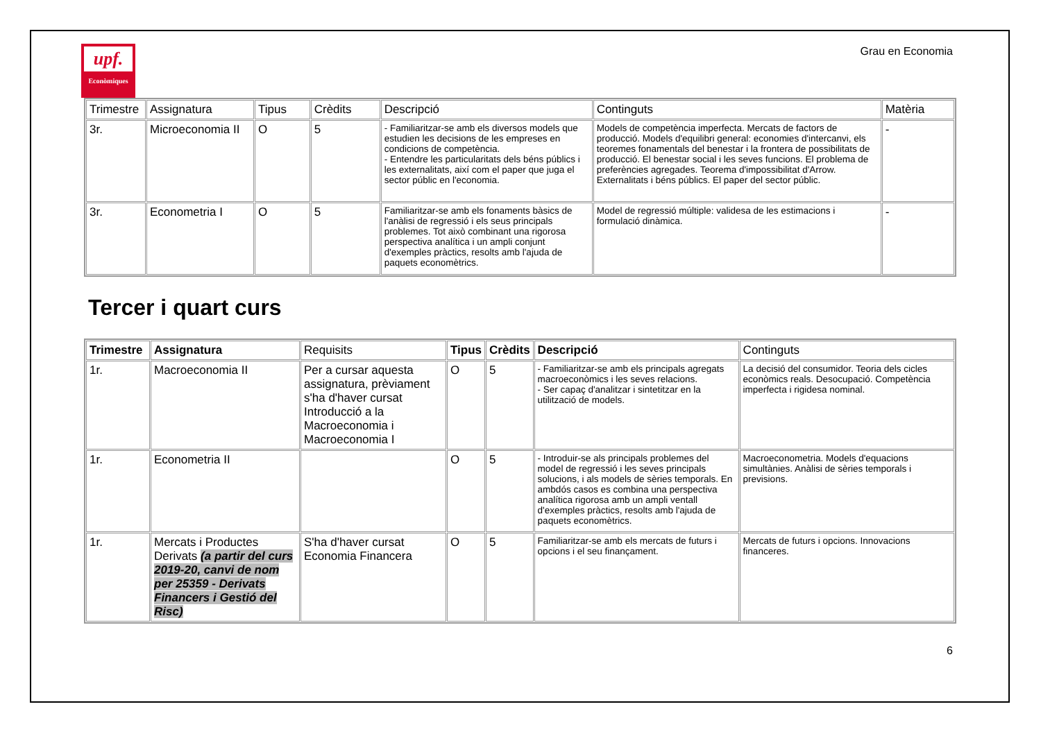upf.
Econòmiques
Grau en Economia
| Trimestre | Assignatura | Tipus | Crèdits | Descripció | Continguts | Matèria |
| --- | --- | --- | --- | --- | --- | --- |
| 3r. | Microeconomia II | O | 5 | - Familiaritzar-se amb els diversos models que estudien les decisions de les empreses en condicions de competència. - Entendre les particularitats dels béns públics i les externalitats, així com el paper que juga el sector públic en l'economia. | Models de competència imperfecta. Mercats de factors de producció. Models d'equilibri general: economies d'intercanvi, els teoremes fonamentals del benestar i la frontera de possibilitats de producció. El benestar social i les seves funcions. El problema de preferències agregades. Teorema d'impossibilitat d'Arrow. Externalitats i béns públics. El paper del sector públic. | - |
| 3r. | Econometria I | O | 5 | Familiaritzar-se amb els fonaments bàsics de l'anàlisi de regressió i els seus principals problemes. Tot això combinant una rigorosa perspectiva analítica i un ampli conjunt d'exemples pràctics, resolts amb l'ajuda de paquets economètrics. | Model de regressió múltiple: validesa de les estimacions i formulació dinàmica. | - |
Tercer i quart curs
| Trimestre | Assignatura | Requisits | Tipus | Crèdits | Descripció | Continguts |
| --- | --- | --- | --- | --- | --- | --- |
| 1r. | Macroeconomia II | Per a cursar aquesta assignatura, prèviament s'ha d'haver cursat Introducció a la Macroeconomia i Macroeconomia I | O | 5 | - Familiaritzar-se amb els principals agregats macroeconòmics i les seves relacions. - Ser capaç d'analitzar i sintetitzar en la utilització de models. | La decisió del consumidor. Teoria dels cicles econòmics reals. Desocupació. Competència imperfecta i rigidesa nominal. |
| 1r. | Econometria II | | O | 5 | - Introduir-se als principals problemes del model de regressió i les seves principals solucions, i als models de sèries temporals. En ambdós casos es combina una perspectiva analítica rigorosa amb un ampli ventall d'exemples pràctics, resolts amb l'ajuda de paquets economètrics. | Macroeconometria. Models d'equacions simultànies. Anàlisi de sèries temporals i previsions. |
| 1r. | Mercats i Productes Derivats (a partir del curs 2019-20, canvi de nom per 25359 - Derivats Financers i Gestió del Risc) | S'ha d'haver cursat Economia Financera | O | 5 | Familiaritzar-se amb els mercats de futurs i opcions i el seu finançament. | Mercats de futurs i opcions. Innovacions financeres. |
6